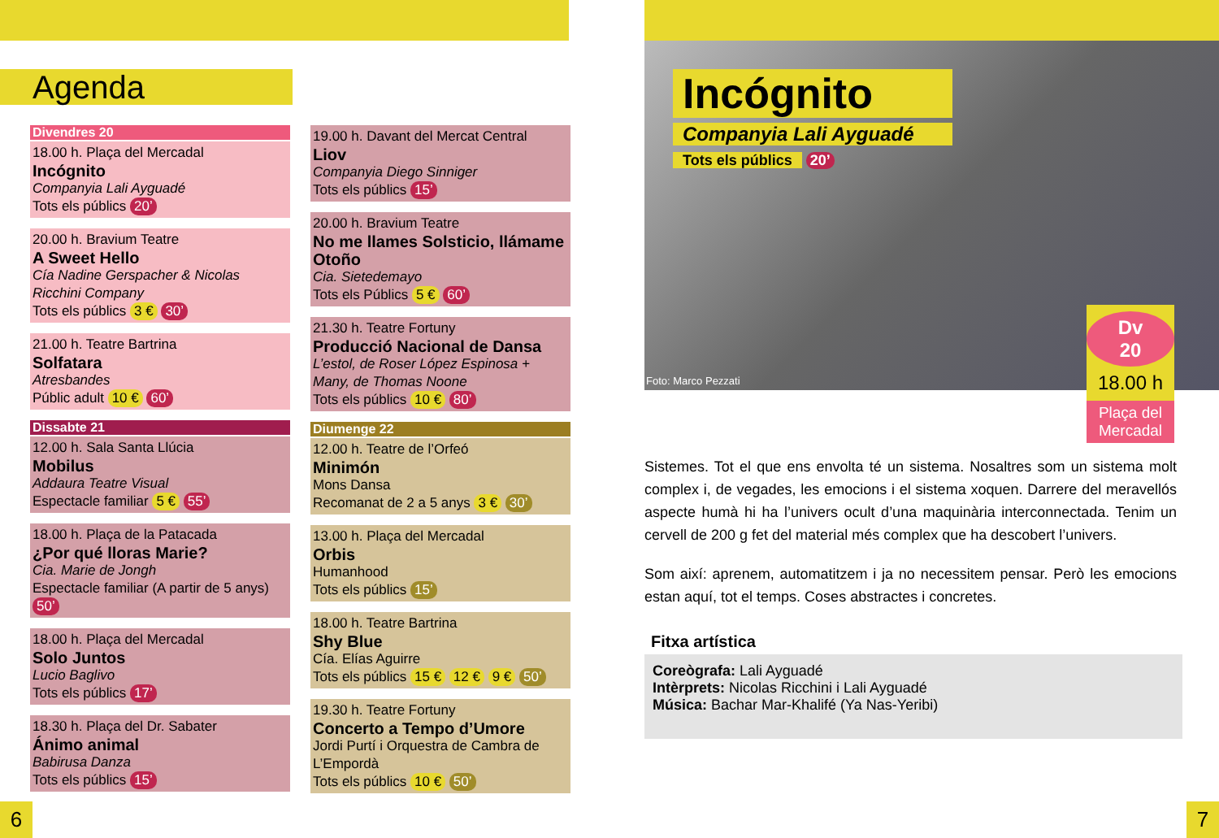Agenda
Divendres 20
18.00 h. Plaça del Mercadal
Incógnito
Companyia Lali Ayguadé
Tots els públics 20’
20.00 h. Bravium Teatre
A Sweet Hello
Cía Nadine Gerspacher & Nicolas Ricchini Company
Tots els públics 3 € 30’
21.00 h. Teatre Bartrina
Solfatara
Atresbandes
Públic adult 10 € 60’
Dissabte 21
12.00 h. Sala Santa Llúcia
Mobilus
Addaura Teatre Visual
Espectacle familiar 5 € 55’
18.00 h. Plaça de la Patacada
¿Por qué lloras Marie?
Cia. Marie de Jongh
Espectacle familiar (A partir de 5 anys) 50’
18.00 h. Plaça del Mercadal
Solo Juntos
Lucio Baglivo
Tots els públics 17’
18.30 h. Plaça del Dr. Sabater
Ánimo animal
Babirusa Danza
Tots els públics 15’
19.00 h. Davant del Mercat Central
Liov
Companyia Diego Sinniger
Tots els públics 15’
20.00 h. Bravium Teatre
No me llames Solsticio, llámame Otoño
Cia. Sietedemayo
Tots els Públics 5 € 60’
21.30 h. Teatre Fortuny
Producció Nacional de Dansa
L’estol, de Roser López Espinosa + Many, de Thomas Noone
Tots els públics 10 € 80’
Diumenge 22
12.00 h. Teatre de l’Orfeó
Minimón
Mons Dansa
Recomanat de 2 a 5 anys 3 € 30’
13.00 h. Plaça del Mercadal
Orbis
Humanhood
Tots els públics 15’
18.00 h. Teatre Bartrina
Shy Blue
Cía. Elías Aguirre
Tots els públics 15 € 12 € 9 € 50’
19.30 h. Teatre Fortuny
Concerto a Tempo d’Umore
Jordi Purtí i Orquestra de Cambra de L’Empordà
Tots els públics 10 € 50’
Incógnito
Companyia Lali Ayguadé
Tots els públics 20’
Foto: Marco Pezzati
Dv
20
18.00 h
Plaça del Mercadal
Sistemes. Tot el que ens envolta té un sistema. Nosaltres som un sistema molt complex i, de vegades, les emocions i el sistema xoquen. Darrere del meravellós aspecte humà hi ha l’univers ocult d’una maquinària interconnectada. Tenim un cervell de 200 g fet del material més complex que ha descobert l’univers.
Som així: aprenem, automatitzem i ja no necessitem pensar. Però les emocions estan aquí, tot el temps. Coses abstractes i concretes.
Fitxa artística
Coreògrafa: Lali Ayguadé
Intèrprets: Nicolas Ricchini i Lali Ayguadé
Música: Bachar Mar-Khalifé (Ya Nas-Yeribi)
6 7